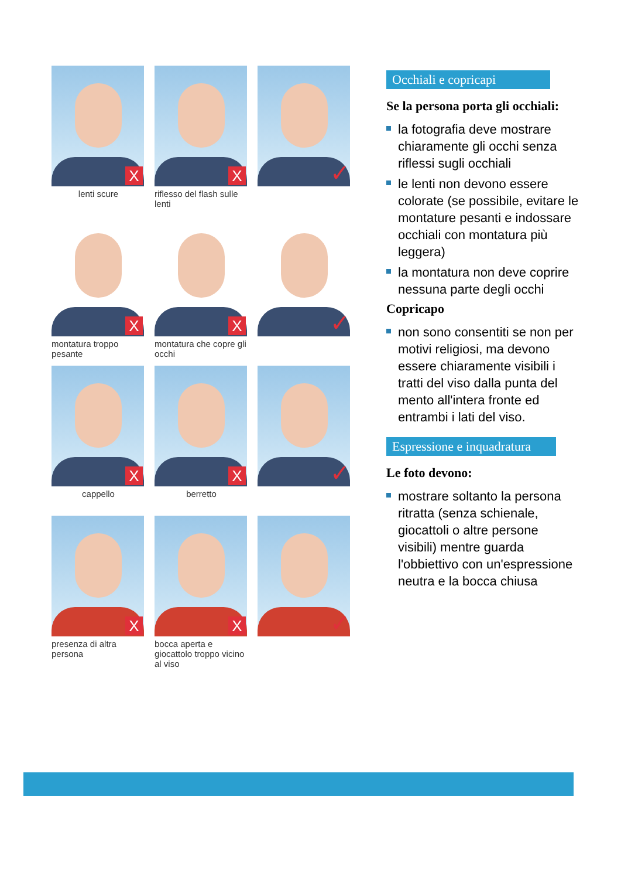X
lenti scure
X
riflesso del flash sulle lenti
✓
X
montatura troppo pesante
X
montatura che copre gli occhi
✓
X
cappello
X
berretto
✓
X
presenza di altra persona
X
bocca aperta e giocattolo troppo vicino al viso
✓
Occhiali e copricapi
Se la persona porta gli occhiali:
la fotografia deve mostrare chiaramente gli occhi senza riflessi sugli occhiali
le lenti non devono essere colorate (se possibile, evitare le montature pesanti e indossare occhiali con montatura più leggera)
la montatura non deve coprire nessuna parte degli occhi
Copricapo
non sono consentiti se non per motivi religiosi, ma devono essere chiaramente visibili i tratti del viso dalla punta del mento all'intera fronte ed entrambi i lati del viso.
Espressione e inquadratura
Le foto devono:
mostrare soltanto la persona ritratta (senza schienale, giocattoli o altre persone visibili) mentre guarda l'obbiettivo con un'espressione neutra e la bocca chiusa